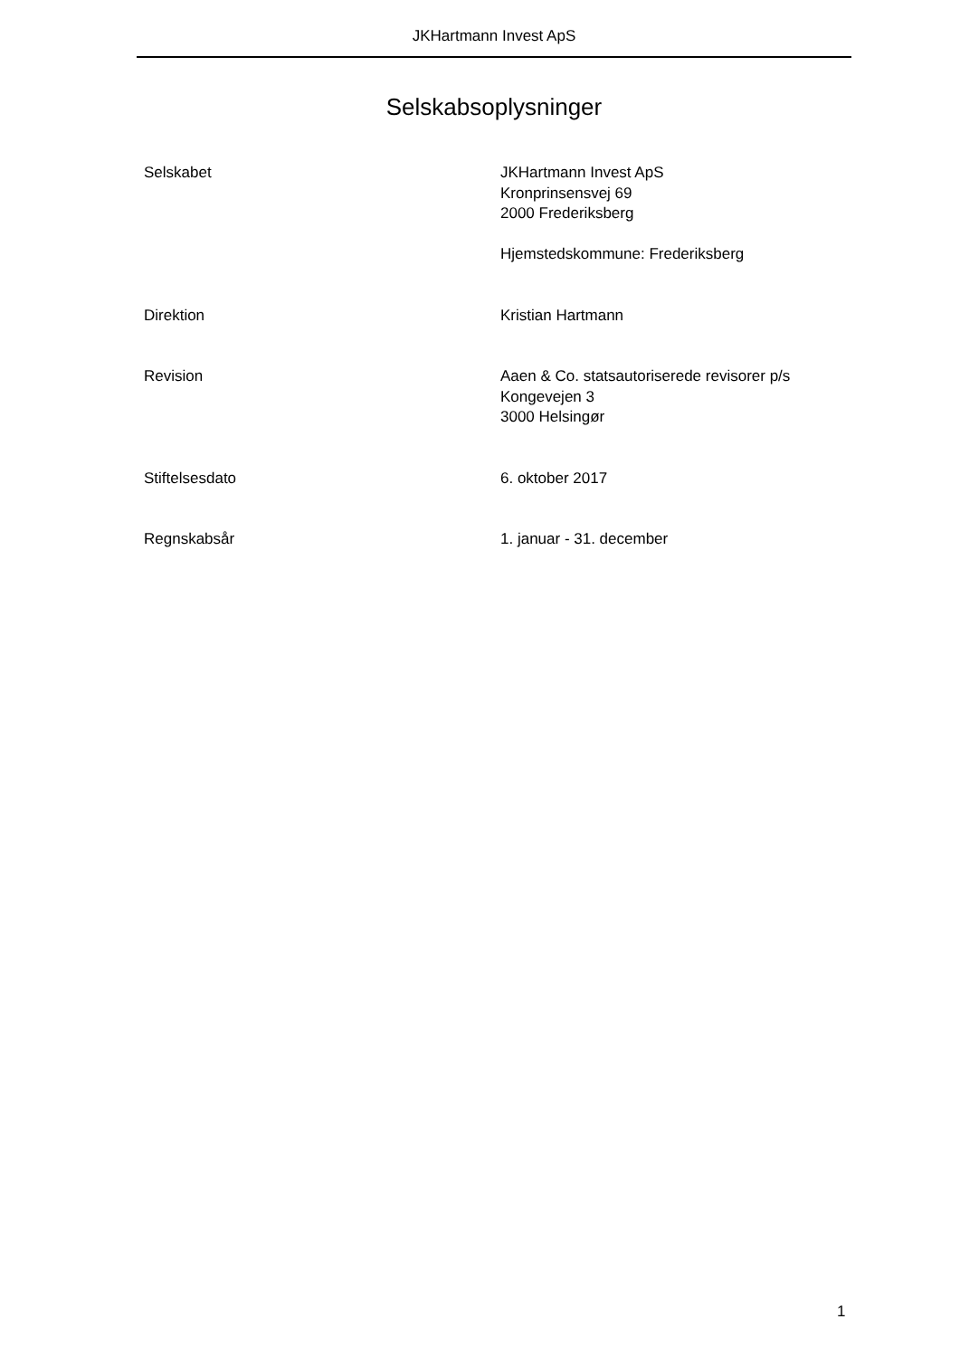JKHartmann Invest ApS
Selskabsoplysninger
Selskabet JKHartmann Invest ApS
Kronprinsensvej 69
2000 Frederiksberg
Hjemstedskommune: Frederiksberg
Direktion Kristian Hartmann
Revision Aaen & Co. statsautoriserede revisorer p/s
Kongevejen 3
3000 Helsingør
Stiftelsesdato 6. oktober 2017
Regnskabsår 1. januar - 31. december
1